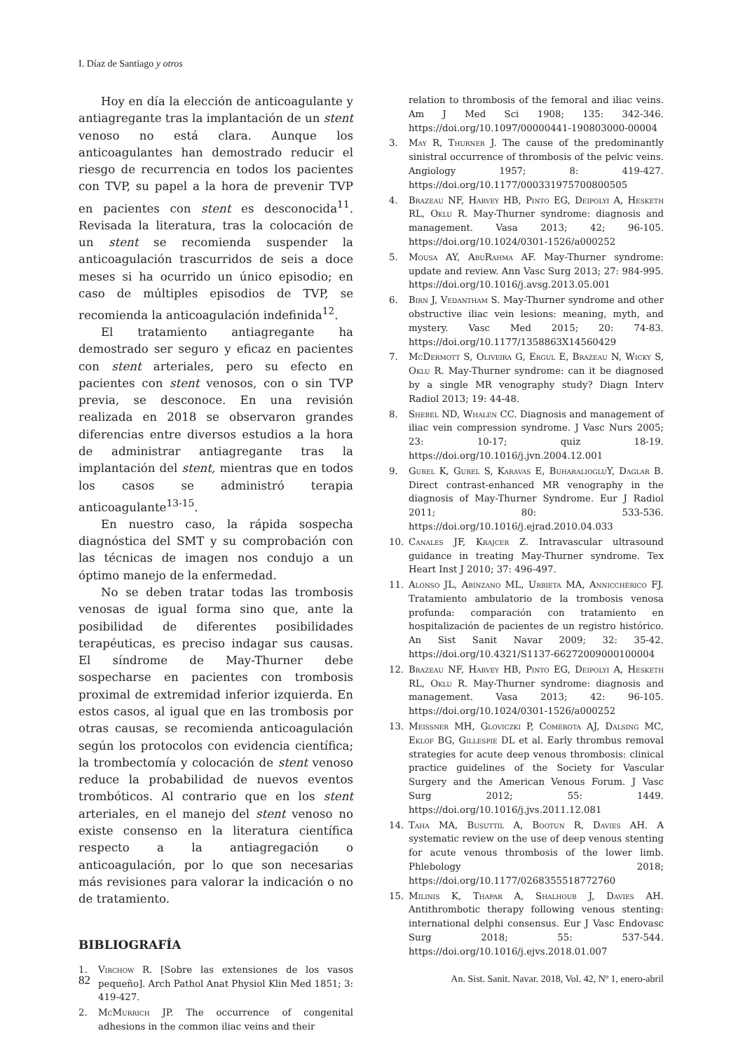I. Díaz de Santiago y otros
Hoy en día la elección de anticoagulante y antiagregante tras la implantación de un stent venoso no está clara. Aunque los anticoagulantes han demostrado reducir el riesgo de recurrencia en todos los pacientes con TVP, su papel a la hora de prevenir TVP en pacientes con stent es desconocida<sup>11</sup>. Revisada la literatura, tras la colocación de un stent se recomienda suspender la anticoagulación trascurridos de seis a doce meses si ha ocurrido un único episodio; en caso de múltiples episodios de TVP, se recomienda la anticoagulación indefinida<sup>12</sup>.
El tratamiento antiagregante ha demostrado ser seguro y eficaz en pacientes con stent arteriales, pero su efecto en pacientes con stent venosos, con o sin TVP previa, se desconoce. En una revisión realizada en 2018 se observaron grandes diferencias entre diversos estudios a la hora de administrar antiagregante tras la implantación del stent, mientras que en todos los casos se administró terapia anticoagulante<sup>13-15</sup>.
En nuestro caso, la rápida sospecha diagnóstica del SMT y su comprobación con las técnicas de imagen nos condujo a un óptimo manejo de la enfermedad.
No se deben tratar todas las trombosis venosas de igual forma sino que, ante la posibilidad de diferentes posibilidades terapéuticas, es preciso indagar sus causas. El síndrome de May-Thurner debe sospecharse en pacientes con trombosis proximal de extremidad inferior izquierda. En estos casos, al igual que en las trombosis por otras causas, se recomienda anticoagulación según los protocolos con evidencia científica; la trombectomía y colocación de stent venoso reduce la probabilidad de nuevos eventos trombóticos. Al contrario que en los stent arteriales, en el manejo del stent venoso no existe consenso en la literatura científica respecto a la antiagregación o anticoagulación, por lo que son necesarias más revisiones para valorar la indicación o no de tratamiento.
BIBLIOGRAFÍA
1. Virchow R. [Sobre las extensiones de los vasos pequeño]. Arch Pathol Anat Physiol Klin Med 1851; 3: 419-427.
2. McMurrich JP. The occurrence of congenital adhesions in the common iliac veins and their
relation to thrombosis of the femoral and iliac veins. Am J Med Sci 1908; 135: 342-346. https://doi.org/10.1097/00000441-190803000-00004
3. May R, Thurner J. The cause of the predominantly sinistral occurrence of thrombosis of the pelvic veins. Angiology 1957; 8: 419-427. https://doi.org/10.1177/000331975700800505
4. Brazeau NF, Harvey HB, Pinto EG, Deipolyi A, Hesketh RL, Oklu R. May-Thurner syndrome: diagnosis and management. Vasa 2013; 42; 96-105. https://doi.org/10.1024/0301-1526/a000252
5. Mousa AY, AbuRahma AF. May-Thurner syndrome: update and review. Ann Vasc Surg 2013; 27: 984-995. https://doi.org/10.1016/j.avsg.2013.05.001
6. Birn J, Vedantham S. May-Thurner syndrome and other obstructive iliac vein lesions: meaning, myth, and mystery. Vasc Med 2015; 20: 74-83. https://doi.org/10.1177/1358863X14560429
7. McDermott S, Oliveira G, Ergul E, Brazeau N, Wicky S, Oklu R. May-Thurner syndrome: can it be diagnosed by a single MR venography study? Diagn Interv Radiol 2013; 19: 44-48.
8. Shebel ND, Whalen CC. Diagnosis and management of iliac vein compression syndrome. J Vasc Nurs 2005; 23: 10-17; quiz 18-19. https://doi.org/10.1016/j.jvn.2004.12.001
9. Gurel K, Gurel S, Karavas E, Buharalioglu Y, Daglar B. Direct contrast-enhanced MR venography in the diagnosis of May-Thurner Syndrome. Eur J Radiol 2011; 80: 533-536. https://doi.org/10.1016/j.ejrad.2010.04.033
10. Canales JF, Krajcer Z. Intravascular ultrasound guidance in treating May-Thurner syndrome. Tex Heart Inst J 2010; 37: 496-497.
11. Alonso JL, Abínzano ML, Urbieta MA, Annicchérico FJ. Tratamiento ambulatorio de la trombosis venosa profunda: comparación con tratamiento en hospitalización de pacientes de un registro histórico. An Sist Sanit Navar 2009; 32: 35-42. https://doi.org/10.4321/S1137-66272009000100004
12. Brazeau NF, Harvey HB, Pinto EG, Deipolyi A, Hesketh RL, Oklu R. May-Thurner syndrome: diagnosis and management. Vasa 2013; 42: 96-105. https://doi.org/10.1024/0301-1526/a000252
13. Meissner MH, Gloviczki P, Comerota AJ, Dalsing MC, Eklof BG, Gillespie DL et al. Early thrombus removal strategies for acute deep venous thrombosis: clinical practice guidelines of the Society for Vascular Surgery and the American Venous Forum. J Vasc Surg 2012; 55: 1449. https://doi.org/10.1016/j.jvs.2011.12.081
14. Taha MA, Busuttil A, Bootun R, Davies AH. A systematic review on the use of deep venous stenting for acute venous thrombosis of the lower limb. Phlebology 2018; https://doi.org/10.1177/0268355518772760
15. Milinis K, Thapar A, Shalhoub J, Davies AH. Antithrombotic therapy following venous stenting: international delphi consensus. Eur J Vasc Endovasc Surg 2018; 55: 537-544. https://doi.org/10.1016/j.ejvs.2018.01.007
82 An. Sist. Sanit. Navar. 2018, Vol. 42, Nº 1, enero-abril